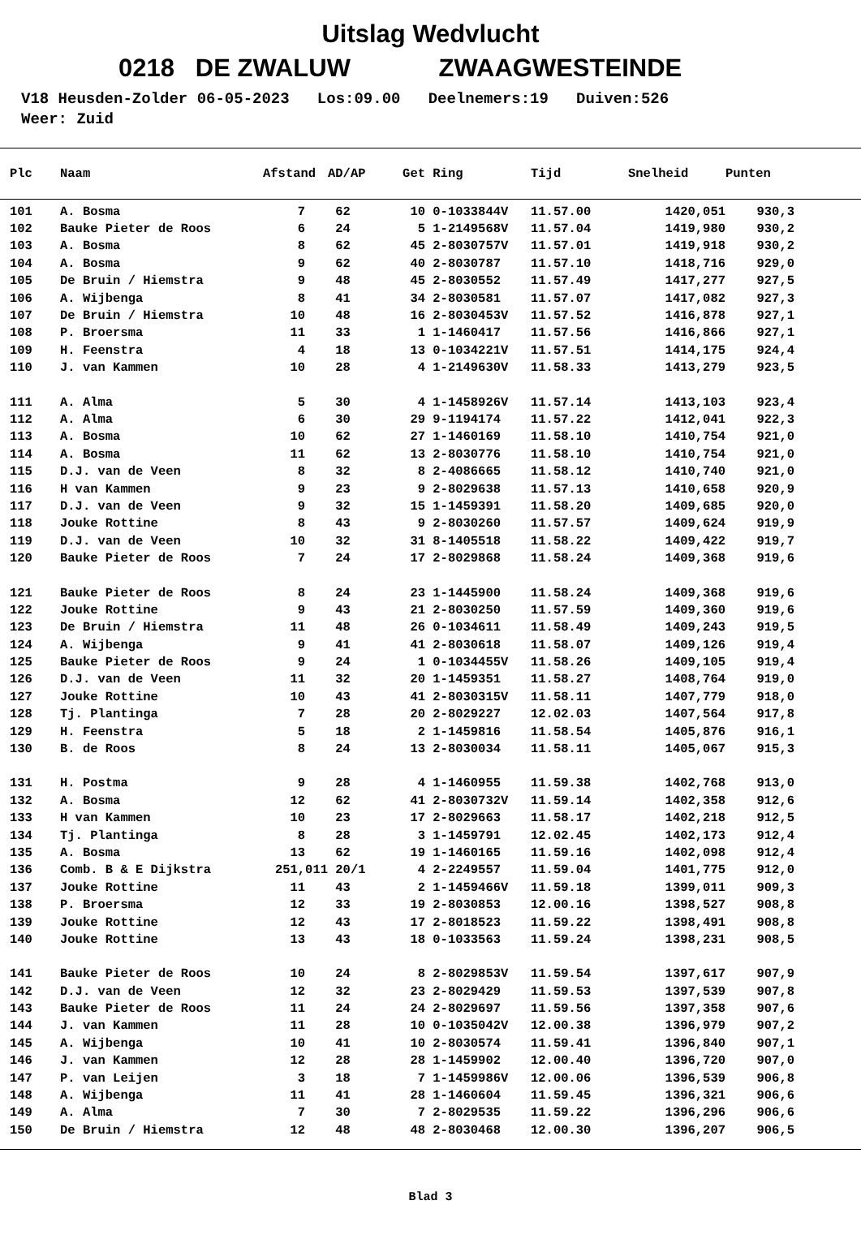Uitslag Wedvlucht
0218 DE ZWALUW ZWAAGWESTEINDE
V18 Heusden-Zolder 06-05-2023 Los:09.00 Deelnemers:19 Duiven:526 Weer: Zuid
| Plc | Naam | Afstand | AD/AP | Get | Ring | Tijd | Snelheid | Punten |
| --- | --- | --- | --- | --- | --- | --- | --- | --- |
| 101 | A. Bosma | 7 | 62 | 10 | 0-1033844V | 11.57.00 | 1420,051 | 930,3 |
| 102 | Bauke Pieter de Roos | 6 | 24 | 5 | 1-2149568V | 11.57.04 | 1419,980 | 930,2 |
| 103 | A. Bosma | 8 | 62 | 45 | 2-8030757V | 11.57.01 | 1419,918 | 930,2 |
| 104 | A. Bosma | 9 | 62 | 40 | 2-8030787 | 11.57.10 | 1418,716 | 929,0 |
| 105 | De Bruin / Hiemstra | 9 | 48 | 45 | 2-8030552 | 11.57.49 | 1417,277 | 927,5 |
| 106 | A. Wijbenga | 8 | 41 | 34 | 2-8030581 | 11.57.07 | 1417,082 | 927,3 |
| 107 | De Bruin / Hiemstra | 10 | 48 | 16 | 2-8030453V | 11.57.52 | 1416,878 | 927,1 |
| 108 | P. Broersma | 11 | 33 | 1 | 1-1460417 | 11.57.56 | 1416,866 | 927,1 |
| 109 | H. Feenstra | 4 | 18 | 13 | 0-1034221V | 11.57.51 | 1414,175 | 924,4 |
| 110 | J. van Kammen | 10 | 28 | 4 | 1-2149630V | 11.58.33 | 1413,279 | 923,5 |
| 111 | A. Alma | 5 | 30 | 4 | 1-1458926V | 11.57.14 | 1413,103 | 923,4 |
| 112 | A. Alma | 6 | 30 | 29 | 9-1194174 | 11.57.22 | 1412,041 | 922,3 |
| 113 | A. Bosma | 10 | 62 | 27 | 1-1460169 | 11.58.10 | 1410,754 | 921,0 |
| 114 | A. Bosma | 11 | 62 | 13 | 2-8030776 | 11.58.10 | 1410,754 | 921,0 |
| 115 | D.J. van de Veen | 8 | 32 | 8 | 2-4086665 | 11.58.12 | 1410,740 | 921,0 |
| 116 | H van Kammen | 9 | 23 | 9 | 2-8029638 | 11.57.13 | 1410,658 | 920,9 |
| 117 | D.J. van de Veen | 9 | 32 | 15 | 1-1459391 | 11.58.20 | 1409,685 | 920,0 |
| 118 | Jouke Rottine | 8 | 43 | 9 | 2-8030260 | 11.57.57 | 1409,624 | 919,9 |
| 119 | D.J. van de Veen | 10 | 32 | 31 | 8-1405518 | 11.58.22 | 1409,422 | 919,7 |
| 120 | Bauke Pieter de Roos | 7 | 24 | 17 | 2-8029868 | 11.58.24 | 1409,368 | 919,6 |
| 121 | Bauke Pieter de Roos | 8 | 24 | 23 | 1-1445900 | 11.58.24 | 1409,368 | 919,6 |
| 122 | Jouke Rottine | 9 | 43 | 21 | 2-8030250 | 11.57.59 | 1409,360 | 919,6 |
| 123 | De Bruin / Hiemstra | 11 | 48 | 26 | 0-1034611 | 11.58.49 | 1409,243 | 919,5 |
| 124 | A. Wijbenga | 9 | 41 | 41 | 2-8030618 | 11.58.07 | 1409,126 | 919,4 |
| 125 | Bauke Pieter de Roos | 9 | 24 | 1 | 0-1034455V | 11.58.26 | 1409,105 | 919,4 |
| 126 | D.J. van de Veen | 11 | 32 | 20 | 1-1459351 | 11.58.27 | 1408,764 | 919,0 |
| 127 | Jouke Rottine | 10 | 43 | 41 | 2-8030315V | 11.58.11 | 1407,779 | 918,0 |
| 128 | Tj. Plantinga | 7 | 28 | 20 | 2-8029227 | 12.02.03 | 1407,564 | 917,8 |
| 129 | H. Feenstra | 5 | 18 | 2 | 1-1459816 | 11.58.54 | 1405,876 | 916,1 |
| 130 | B. de Roos | 8 | 24 | 13 | 2-8030034 | 11.58.11 | 1405,067 | 915,3 |
| 131 | H. Postma | 9 | 28 | 4 | 1-1460955 | 11.59.38 | 1402,768 | 913,0 |
| 132 | A. Bosma | 12 | 62 | 41 | 2-8030732V | 11.59.14 | 1402,358 | 912,6 |
| 133 | H van Kammen | 10 | 23 | 17 | 2-8029663 | 11.58.17 | 1402,218 | 912,5 |
| 134 | Tj. Plantinga | 8 | 28 | 3 | 1-1459791 | 12.02.45 | 1402,173 | 912,4 |
| 135 | A. Bosma | 13 | 62 | 19 | 1-1460165 | 11.59.16 | 1402,098 | 912,4 |
| 136 | Comb. B & E Dijkstra | 251,011 | 20/1 | 4 | 2-2249557 | 11.59.04 | 1401,775 | 912,0 |
| 137 | Jouke Rottine | 11 | 43 | 2 | 1-1459466V | 11.59.18 | 1399,011 | 909,3 |
| 138 | P. Broersma | 12 | 33 | 19 | 2-8030853 | 12.00.16 | 1398,527 | 908,8 |
| 139 | Jouke Rottine | 12 | 43 | 17 | 2-8018523 | 11.59.22 | 1398,491 | 908,8 |
| 140 | Jouke Rottine | 13 | 43 | 18 | 0-1033563 | 11.59.24 | 1398,231 | 908,5 |
| 141 | Bauke Pieter de Roos | 10 | 24 | 8 | 2-8029853V | 11.59.54 | 1397,617 | 907,9 |
| 142 | D.J. van de Veen | 12 | 32 | 23 | 2-8029429 | 11.59.53 | 1397,539 | 907,8 |
| 143 | Bauke Pieter de Roos | 11 | 24 | 24 | 2-8029697 | 11.59.56 | 1397,358 | 907,6 |
| 144 | J. van Kammen | 11 | 28 | 10 | 0-1035042V | 12.00.38 | 1396,979 | 907,2 |
| 145 | A. Wijbenga | 10 | 41 | 10 | 2-8030574 | 11.59.41 | 1396,840 | 907,1 |
| 146 | J. van Kammen | 12 | 28 | 28 | 1-1459902 | 12.00.40 | 1396,720 | 907,0 |
| 147 | P. van Leijen | 3 | 18 | 7 | 1-1459986V | 12.00.06 | 1396,539 | 906,8 |
| 148 | A. Wijbenga | 11 | 41 | 28 | 1-1460604 | 11.59.45 | 1396,321 | 906,6 |
| 149 | A. Alma | 7 | 30 | 7 | 2-8029535 | 11.59.22 | 1396,296 | 906,6 |
| 150 | De Bruin / Hiemstra | 12 | 48 | 48 | 2-8030468 | 12.00.30 | 1396,207 | 906,5 |
Blad 3